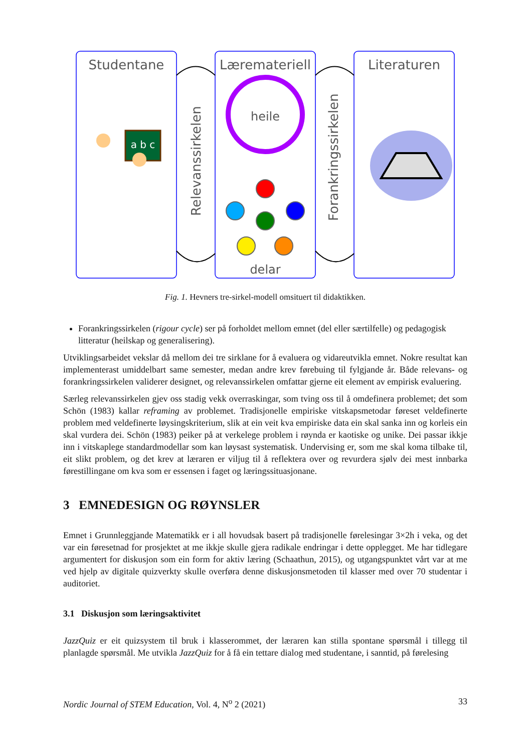Studentane
Læremateriell
Literaturen
Relevanssirkelen
Forankringssirkelen
heile
delar
a b c
Fig. 1. Hevners tre-sirkel-modell omsituert til didaktikken.
Forankringssirkelen (rigour cycle) ser på forholdet mellom emnet (del eller særtilfelle) og pedagogisk litteratur (heilskap og generalisering).
Utviklingsarbeidet vekslar då mellom dei tre sirklane for å evaluera og vidareutvikla emnet. Nokre resultat kan implementerast umiddelbart same semester, medan andre krev førebuing til fylgjande år. Både relevans- og forankringssirkelen validerer designet, og relevanssirkelen omfattar gjerne eit element av empirisk evaluering.
Særleg relevanssirkelen gjev oss stadig vekk overraskingar, som tving oss til å omdefinera problemet; det som Schön (1983) kallar reframing av problemet. Tradisjonelle empiriske vitskapsmetodar føreset veldefinerte problem med veldefinerte løysingskriterium, slik at ein veit kva empiriske data ein skal sanka inn og korleis ein skal vurdera dei. Schön (1983) peiker på at verkelege problem i røynda er kaotiske og unike. Dei passar ikkje inn i vitskaplege standardmodellar som kan løysast systematisk. Undervising er, som me skal koma tilbake til, eit slikt problem, og det krev at læraren er viljug til å reflektera over og revurdera sjølv dei mest innbarka førestillingane om kva som er essensen i faget og læringssituasjonane.
3 EMNEDESIGN OG RØYNSLER
Emnet i Grunnleggjande Matematikk er i all hovudsak basert på tradisjonelle førelesingar 3×2h i veka, og det var ein føresetnad for prosjektet at me ikkje skulle gjera radikale endringar i dette opplegget. Me har tidlegare argumentert for diskusjon som ein form for aktiv læring (Schaathun, 2015), og utgangspunktet vårt var at me ved hjelp av digitale quizverkty skulle overføra denne diskusjonsmetoden til klasser med over 70 studentar i auditoriet.
3.1 Diskusjon som læringsaktivitet
JazzQuiz er eit quizsystem til bruk i klasserommet, der læraren kan stilla spontane spørsmål i tillegg til planlagde spørsmål. Me utvikla JazzQuiz for å få ein tettare dialog med studentane, i sanntid, på førelesing
Nordic Journal of STEM Education, Vol. 4, N<sup>o</sup> 2 (2021) 33